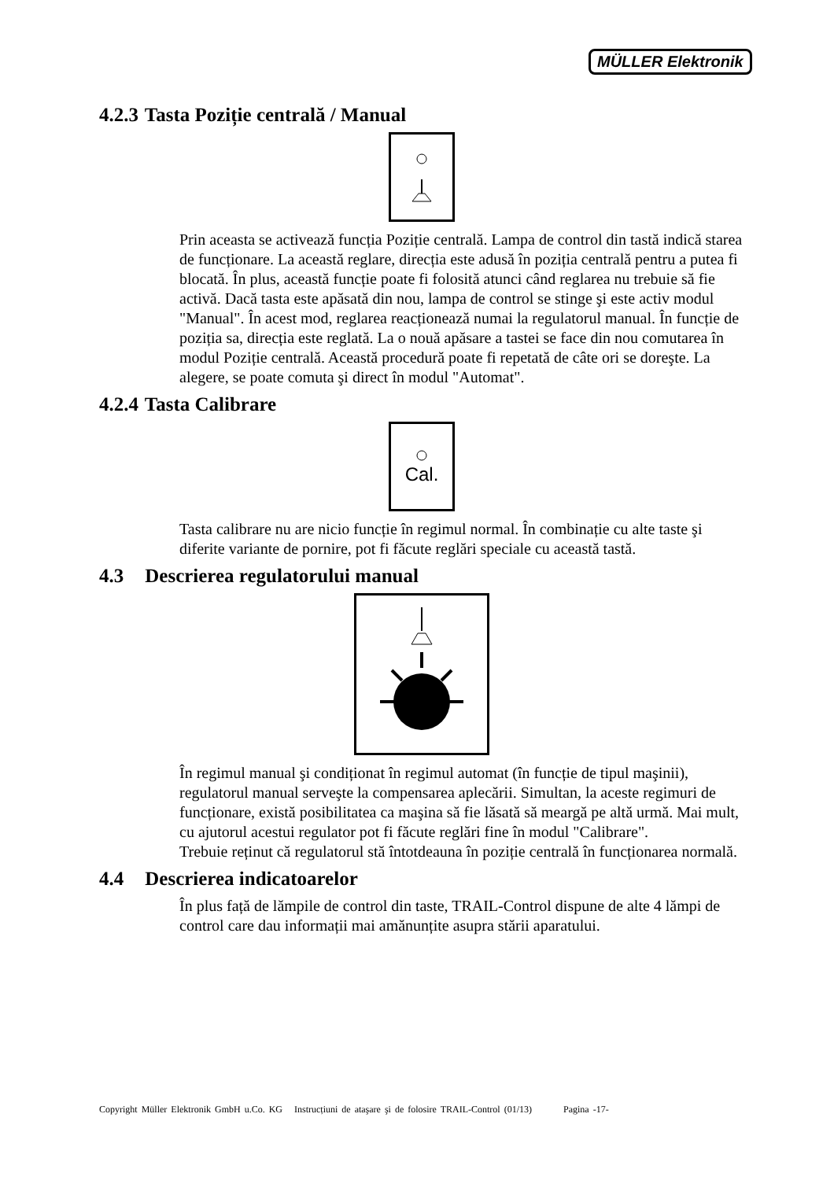MÜLLER Elektronik
4.2.3 Tasta Poziție centrală / Manual
Prin aceasta se activează funcția Poziție centrală. Lampa de control din tastă indică starea de funcționare. La această reglare, direcția este adusă în poziția centrală pentru a putea fi blocată. În plus, această funcție poate fi folosită atunci când reglarea nu trebuie să fie activă. Dacă tasta este apăsată din nou, lampa de control se stinge şi este activ modul "Manual". În acest mod, reglarea reacționează numai la regulatorul manual. În funcție de poziția sa, direcția este reglată. La o nouă apăsare a tastei se face din nou comutarea în modul Poziție centrală. Această procedură poate fi repetată de câte ori se doreşte. La alegere, se poate comuta şi direct în modul "Automat".
4.2.4 Tasta Calibrare
Cal.
Tasta calibrare nu are nicio funcție în regimul normal. În combinație cu alte taste şi diferite variante de pornire, pot fi făcute reglări speciale cu această tastă.
4.3 Descrierea regulatorului manual
În regimul manual şi condiționat în regimul automat (în funcție de tipul maşinii), regulatorul manual serveşte la compensarea aplecării. Simultan, la aceste regimuri de funcționare, există posibilitatea ca maşina să fie lăsată să meargă pe altă urmă. Mai mult, cu ajutorul acestui regulator pot fi făcute reglări fine în modul "Calibrare".
Trebuie reținut că regulatorul stă întotdeauna în poziție centrală în funcționarea normală.
4.4 Descrierea indicatoarelor
În plus față de lămpile de control din taste, TRAIL-Control dispune de alte 4 lămpi de control care dau informații mai amănunțite asupra stării aparatului.
Copyright Müller Elektronik GmbH u.Co. KG Instrucțiuni de ataşare şi de folosire TRAIL-Control (01/13) Pagina -17-